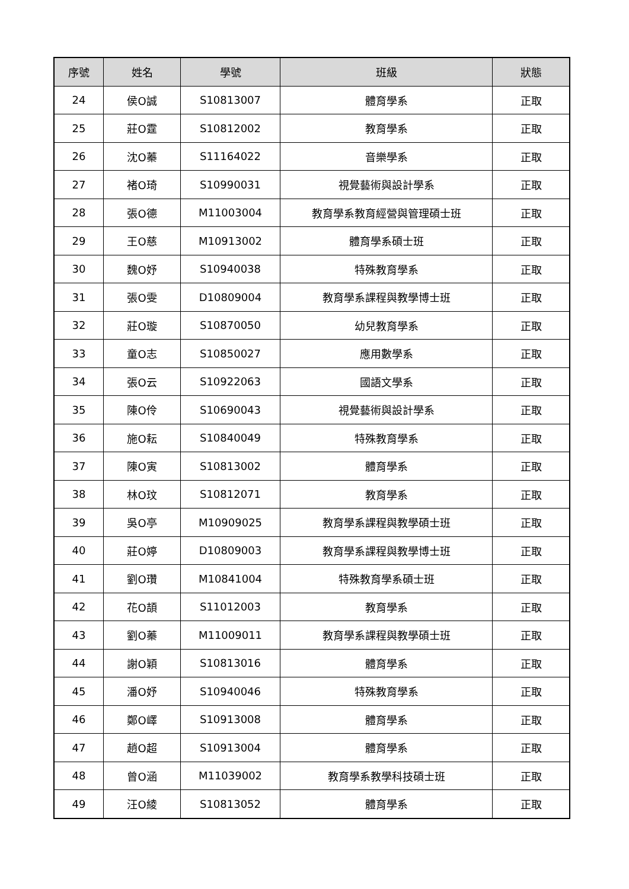| 序號 | 姓名 | 學號 | 班級 | 狀態 |
| --- | --- | --- | --- | --- |
| 24 | 侯O誠 | S10813007 | 體育學系 | 正取 |
| 25 | 莊O霆 | S10812002 | 教育學系 | 正取 |
| 26 | 沈O蓁 | S11164022 | 音樂學系 | 正取 |
| 27 | 褚O琦 | S10990031 | 視覺藝術與設計學系 | 正取 |
| 28 | 張O德 | M11003004 | 教育學系教育經營與管理碩士班 | 正取 |
| 29 | 王O慈 | M10913002 | 體育學系碩士班 | 正取 |
| 30 | 魏O妤 | S10940038 | 特殊教育學系 | 正取 |
| 31 | 張O雯 | D10809004 | 教育學系課程與教學博士班 | 正取 |
| 32 | 莊O璇 | S10870050 | 幼兒教育學系 | 正取 |
| 33 | 童O志 | S10850027 | 應用數學系 | 正取 |
| 34 | 張O云 | S10922063 | 國語文學系 | 正取 |
| 35 | 陳O伶 | S10690043 | 視覺藝術與設計學系 | 正取 |
| 36 | 施O耘 | S10840049 | 特殊教育學系 | 正取 |
| 37 | 陳O寅 | S10813002 | 體育學系 | 正取 |
| 38 | 林O玟 | S10812071 | 教育學系 | 正取 |
| 39 | 吳O亭 | M10909025 | 教育學系課程與教學碩士班 | 正取 |
| 40 | 莊O婷 | D10809003 | 教育學系課程與教學博士班 | 正取 |
| 41 | 劉O瓚 | M10841004 | 特殊教育學系碩士班 | 正取 |
| 42 | 花O頡 | S11012003 | 教育學系 | 正取 |
| 43 | 劉O蓁 | M11009011 | 教育學系課程與教學碩士班 | 正取 |
| 44 | 謝O穎 | S10813016 | 體育學系 | 正取 |
| 45 | 潘O妤 | S10940046 | 特殊教育學系 | 正取 |
| 46 | 鄭O嶧 | S10913008 | 體育學系 | 正取 |
| 47 | 趙O超 | S10913004 | 體育學系 | 正取 |
| 48 | 曾O涵 | M11039002 | 教育學系教學科技碩士班 | 正取 |
| 49 | 汪O綾 | S10813052 | 體育學系 | 正取 |